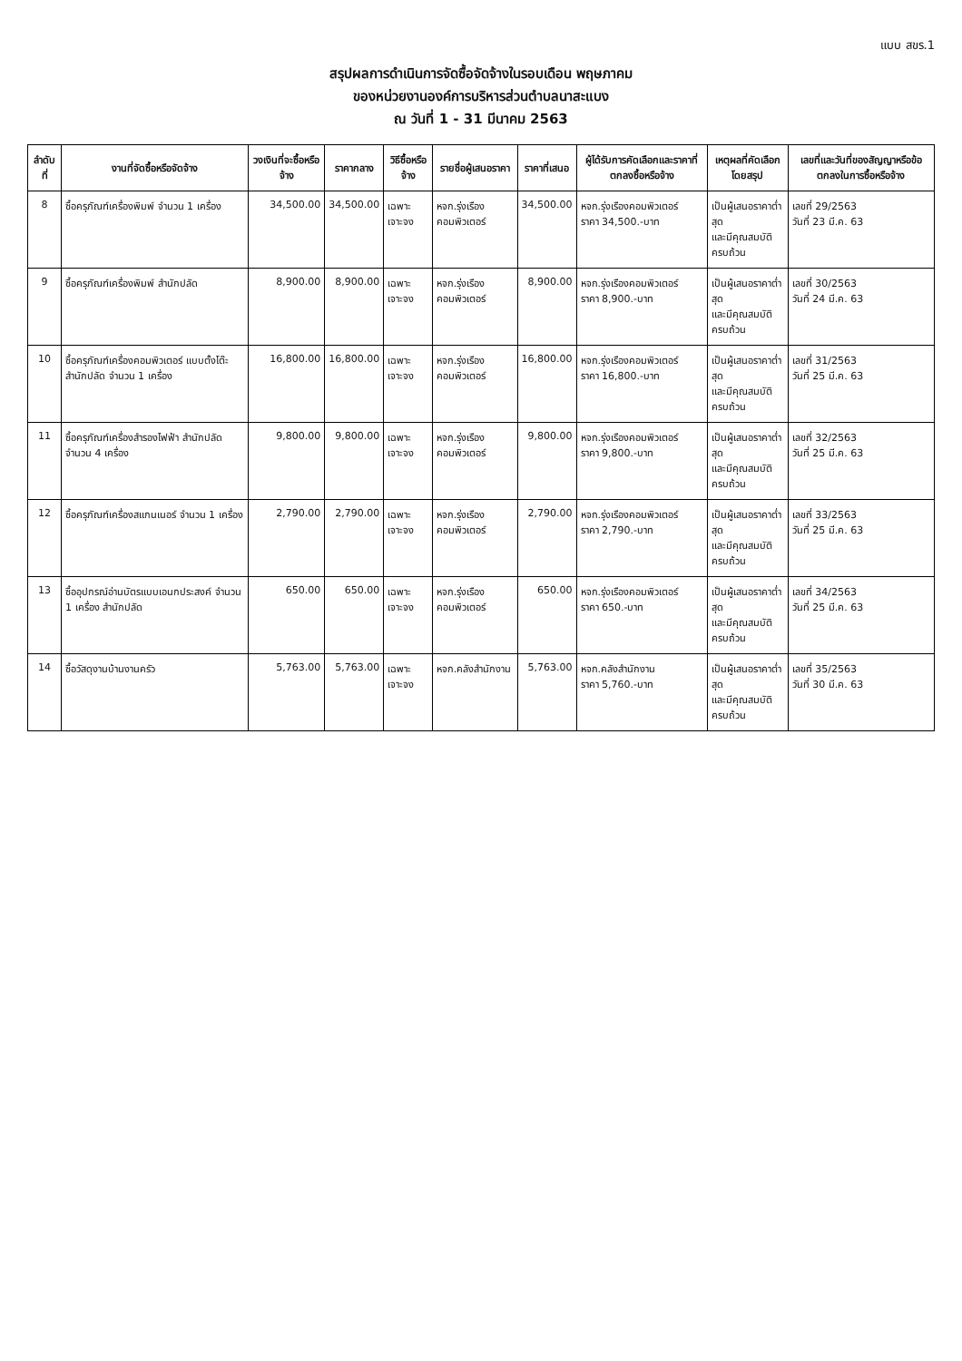แบบ สขร.1
สรุปผลการดำเนินการจัดซื้อจัดจ้างในรอบเดือน พฤษภาคม
ของหน่วยงานองค์การบริหารส่วนตำบลนาสะแบง
ณ วันที่ 1 - 31 มีนาคม 2563
| ลำดับที่ | งานที่จัดซื้อหรือจัดจ้าง | วงเงินที่จะซื้อหรือจ้าง | ราคากลาง | วิธีซื้อหรือจ้าง | รายชื่อผู้เสนอราคา | ราคาที่เสนอ | ผู้ได้รับการคัดเลือกและราคาที่ตกลงซื้อหรือจ้าง | เหตุผลที่คัดเลือกโดยสรุป | เลขที่และวันที่ของสัญญาหรือข้อตกลงในการซื้อหรือจ้าง |
| --- | --- | --- | --- | --- | --- | --- | --- | --- | --- |
| 8 | ซื้อครุภัณฑ์เครื่องพิมพ์ จำนวน 1 เครื่อง | 34,500.00 | 34,500.00 | เฉพาะเจาะจง | หจก.รุ่งเรืองคอมพิวเตอร์ | 34,500.00 | หจก.รุ่งเรืองคอมพิวเตอร์ ราคา 34,500.-บาท | เป็นผู้เสนอราคาต่ำสุด และมีคุณสมบัติครบถ้วน | เลขที่ 29/2563 วันที่ 23 มี.ค. 63 |
| 9 | ซื้อครุภัณฑ์เครื่องพิมพ์ สำนักปลัด | 8,900.00 | 8,900.00 | เฉพาะเจาะจง | หจก.รุ่งเรืองคอมพิวเตอร์ | 8,900.00 | หจก.รุ่งเรืองคอมพิวเตอร์ ราคา 8,900.-บาท | เป็นผู้เสนอราคาต่ำสุด และมีคุณสมบัติครบถ้วน | เลขที่ 30/2563 วันที่ 24 มี.ค. 63 |
| 10 | ซื้อครุภัณฑ์เครื่องคอมพิวเตอร์ แบบตั้งโต๊ะ สำนักปลัด จำนวน 1 เครื่อง | 16,800.00 | 16,800.00 | เฉพาะเจาะจง | หจก.รุ่งเรืองคอมพิวเตอร์ | 16,800.00 | หจก.รุ่งเรืองคอมพิวเตอร์ ราคา 16,800.-บาท | เป็นผู้เสนอราคาต่ำสุด และมีคุณสมบัติครบถ้วน | เลขที่ 31/2563 วันที่ 25 มี.ค. 63 |
| 11 | ซื้อครุภัณฑ์เครื่องสำรองไฟฟ้า สำนักปลัด จำนวน 4 เครื่อง | 9,800.00 | 9,800.00 | เฉพาะเจาะจง | หจก.รุ่งเรืองคอมพิวเตอร์ | 9,800.00 | หจก.รุ่งเรืองคอมพิวเตอร์ ราคา 9,800.-บาท | เป็นผู้เสนอราคาต่ำสุด และมีคุณสมบัติครบถ้วน | เลขที่ 32/2563 วันที่ 25 มี.ค. 63 |
| 12 | ซื้อครุภัณฑ์เครื่องสแกนเนอร์ จำนวน 1 เครื่อง | 2,790.00 | 2,790.00 | เฉพาะเจาะจง | หจก.รุ่งเรืองคอมพิวเตอร์ | 2,790.00 | หจก.รุ่งเรืองคอมพิวเตอร์ ราคา 2,790.-บาท | เป็นผู้เสนอราคาต่ำสุด และมีคุณสมบัติครบถ้วน | เลขที่ 33/2563 วันที่ 25 มี.ค. 63 |
| 13 | ซื้ออุปกรณ์อ่านบัตรแบบเอนกประสงค์ จำนวน 1 เครื่อง สำนักปลัด | 650.00 | 650.00 | เฉพาะเจาะจง | หจก.รุ่งเรืองคอมพิวเตอร์ | 650.00 | หจก.รุ่งเรืองคอมพิวเตอร์ ราคา 650.-บาท | เป็นผู้เสนอราคาต่ำสุด และมีคุณสมบัติครบถ้วน | เลขที่ 34/2563 วันที่ 25 มี.ค. 63 |
| 14 | ซื้อวัสดุงานบ้านงานครัว | 5,763.00 | 5,763.00 | เฉพาะเจาะจง | หจก.คลังสำนักงาน | 5,763.00 | หจก.คลังสำนักงาน ราคา 5,760.-บาท | เป็นผู้เสนอราคาต่ำสุด และมีคุณสมบัติครบถ้วน | เลขที่ 35/2563 วันที่ 30 มี.ค. 63 |